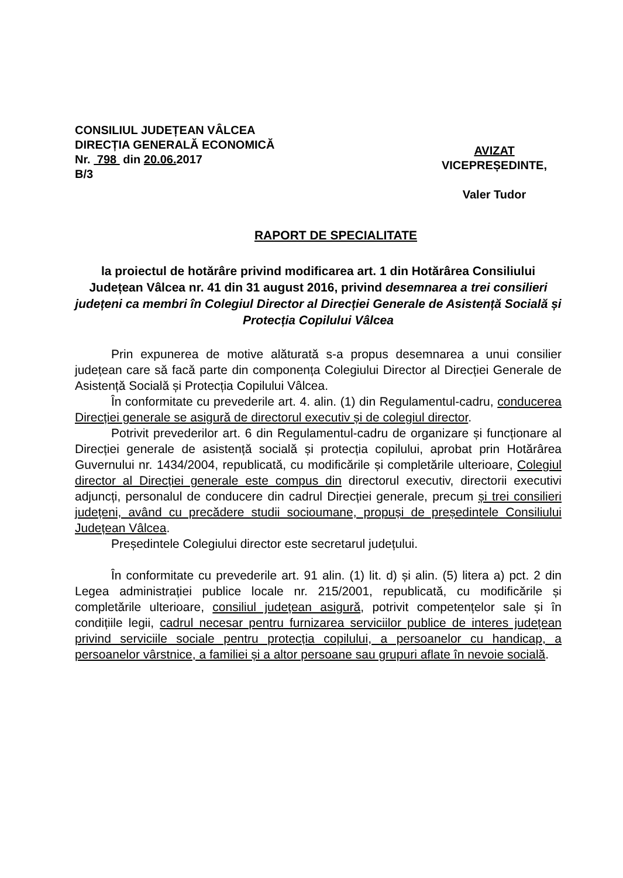CONSILIUL JUDEȚEAN VÂLCEA
DIRECȚIA GENERALĂ ECONOMICĂ
Nr. 798 din 20.06. 2017
B/3
AVIZAT
VICEPREȘEDINTE,
Valer Tudor
RAPORT DE SPECIALITATE
la proiectul de hotărâre privind modificarea art. 1 din Hotărârea Consiliului Județean Vâlcea nr. 41 din 31 august 2016, privind desemnarea a trei consilieri județeni ca membri în Colegiul Director al Direcției Generale de Asistență Socială și Protecția Copilului Vâlcea
Prin expunerea de motive alăturată s-a propus desemnarea a unui consilier județean care să facă parte din componența Colegiului Director al Direcției Generale de Asistență Socială și Protecția Copilului Vâlcea.
În conformitate cu prevederile art. 4. alin. (1) din Regulamentul-cadru, conducerea Direcției generale se asigură de directorul executiv și de colegiul director.
Potrivit prevederilor art. 6 din Regulamentul-cadru de organizare și funcționare al Direcției generale de asistență socială și protecția copilului, aprobat prin Hotărârea Guvernului nr. 1434/2004, republicată, cu modificările și completările ulterioare, Colegiul director al Direcției generale este compus din directorul executiv, directorii executivi adjuncți, personalul de conducere din cadrul Direcției generale, precum și trei consilieri județeni, având cu precădere studii socioumane, propuși de președintele Consiliului Județean Vâlcea.
Președintele Colegiului director este secretarul județului.
În conformitate cu prevederile art. 91 alin. (1) lit. d) și alin. (5) litera a) pct. 2 din Legea administrației publice locale nr. 215/2001, republicată, cu modificările și completările ulterioare, consiliul județean asigură, potrivit competențelor sale și în condițiile legii, cadrul necesar pentru furnizarea serviciilor publice de interes județean privind serviciile sociale pentru protecția copilului, a persoanelor cu handicap, a persoanelor vârstnice, a familiei și a altor persoane sau grupuri aflate în nevoie socială.